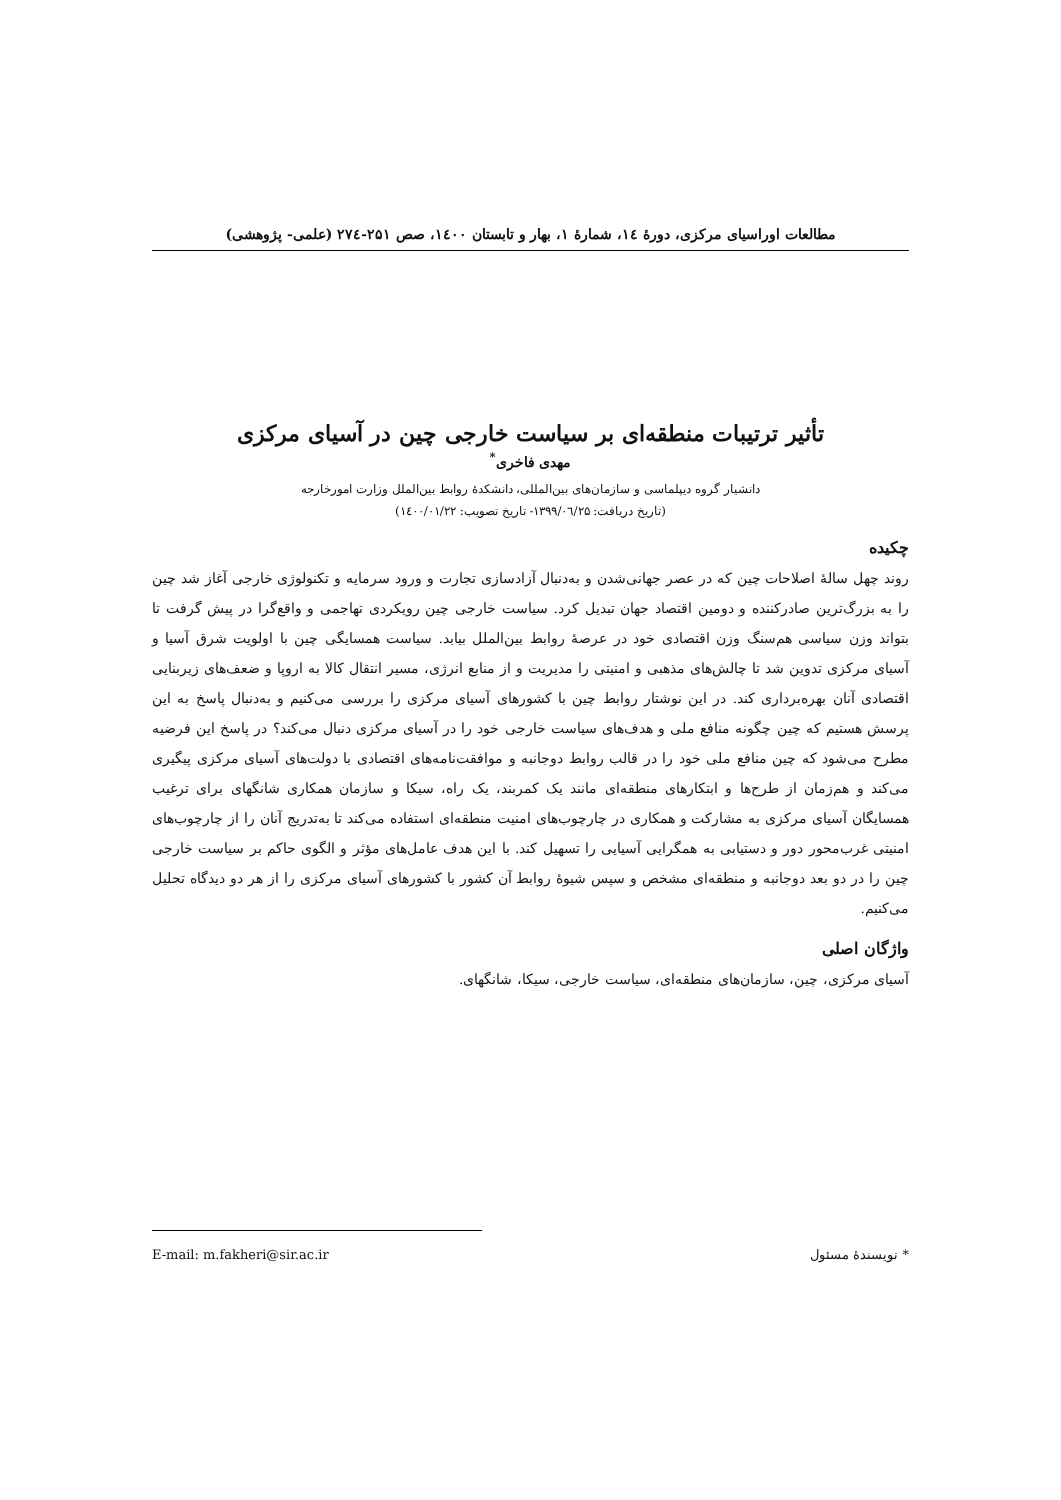مطالعات اوراسیای مرکزی، دورۀ ۱٤، شمارۀ ۱، بهار و تابستان ۱٤۰۰، صص ۲۵۱-۲۷٤ (علمی- پژوهشی)
تأثیر ترتیبات منطقه‌ای بر سیاست خارجی چین در آسیای مرکزی
مهدی فاخری<sup>*</sup>
دانشیار گروه دیپلماسی و سازمان‌های بین‌المللی، دانشکدۀ روابط بین‌الملل وزارت امورخارجه
(تاریخ دریافت: ۱۳۹۹/۰٦/۲۵- تاریخ تصویب: ۱٤۰۰/۰۱/۲۲)
چکیده
روند چهل سالۀ اصلاحات چین که در عصر جهانی‌شدن و به‌دنبال آزادسازی تجارت و ورود سرمایه و تکنولوژی خارجی آغاز شد چین را به بزرگ‌ترین صادرکننده و دومین اقتصاد جهان تبدیل کرد. سیاست خارجی چین رویکردی تهاجمی و واقع‌گرا در پیش گرفت تا بتواند وزن سیاسی هم‌سنگ وزن اقتصادی خود در عرصۀ روابط بین‌الملل بیابد. سیاست همسایگی چین با اولویت شرق آسیا و آسیای مرکزی تدوین شد تا چالش‌های مذهبی و امنیتی را مدیریت و از منابع انرژی، مسیر انتقال کالا به اروپا و ضعف‌های زیربنایی اقتصادی آنان بهره‌برداری کند. در این نوشتار روابط چین با کشورهای آسیای مرکزی را بررسی می‌کنیم و به‌دنبال پاسخ به این پرسش هستیم که چین چگونه منافع ملی و هدف‌های سیاست خارجی خود را در آسیای مرکزی دنبال می‌کند؟ در پاسخ این فرضیه مطرح می‌شود که چین منافع ملی خود را در قالب روابط دوجانبه و موافقت‌نامه‌های اقتصادی با دولت‌های آسیای مرکزی پیگیری می‌کند و هم‌زمان از طرح‌ها و ابتکارهای منطقه‌ای مانند یک کمربند، یک راه، سیکا و سازمان همکاری شانگهای برای ترغیب همسایگان آسیای مرکزی به مشارکت و همکاری در چارچوب‌های امنیت منطقه‌ای استفاده می‌کند تا به‌تدریج آنان را از چارچوب‌های امنیتی غرب‌محور دور و دستیابی به همگرایی آسیایی را تسهیل کند. با این هدف عامل‌های مؤثر و الگوی حاکم بر سیاست خارجی چین را در دو بعد دوجانبه و منطقه‌ای مشخص و سپس شیوۀ روابط آن کشور با کشورهای آسیای مرکزی را از هر دو دیدگاه تحلیل می‌کنیم.
واژگان اصلی
آسیای مرکزی، چین، سازمان‌های منطقه‌ای، سیاست خارجی، سیکا، شانگهای.
* نویسندۀ مسئول E-mail: m.fakheri@sir.ac.ir